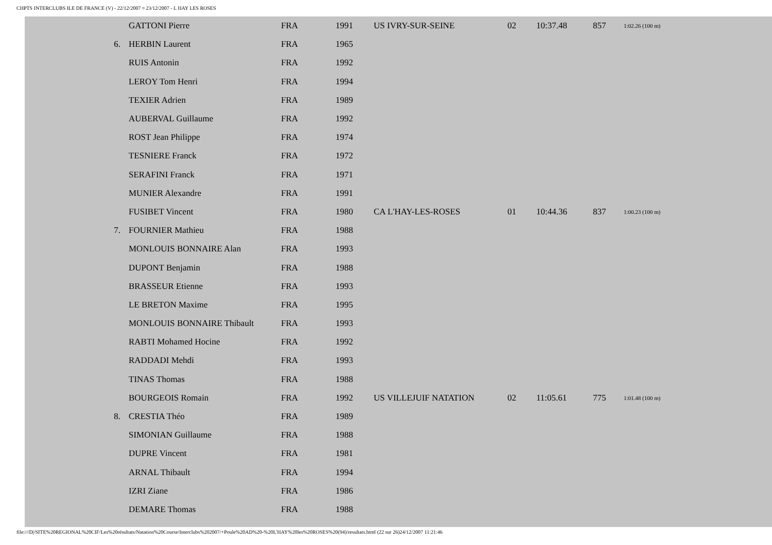CHPTS INTERCLUBS ILE DE FRANCE (V) - 22/12/2007 ¤ 23/12/2007 - L HAY LES ROSES
| | GATTONI Pierre | FRA | 1991 | US IVRY-SUR-SEINE | 02 | 10:37.48 | 857 | 1:02.26 (100 m) |
| 6. | HERBIN Laurent | FRA | 1965 | | | | | |
| | RUIS Antonin | FRA | 1992 | | | | | |
| | LEROY Tom Henri | FRA | 1994 | | | | | |
| | TEXIER Adrien | FRA | 1989 | | | | | |
| | AUBERVAL Guillaume | FRA | 1992 | | | | | |
| | ROST Jean Philippe | FRA | 1974 | | | | | |
| | TESNIERE Franck | FRA | 1972 | | | | | |
| | SERAFINI Franck | FRA | 1971 | | | | | |
| | MUNIER Alexandre | FRA | 1991 | | | | | |
| | FUSIBET Vincent | FRA | 1980 | CA L'HAY-LES-ROSES | 01 | 10:44.36 | 837 | 1:00.23 (100 m) |
| 7. | FOURNIER Mathieu | FRA | 1988 | | | | | |
| | MONLOUIS BONNAIRE Alan | FRA | 1993 | | | | | |
| | DUPONT Benjamin | FRA | 1988 | | | | | |
| | BRASSEUR Etienne | FRA | 1993 | | | | | |
| | LE BRETON Maxime | FRA | 1995 | | | | | |
| | MONLOUIS BONNAIRE Thibault | FRA | 1993 | | | | | |
| | RABTI Mohamed Hocine | FRA | 1992 | | | | | |
| | RADDADI Mehdi | FRA | 1993 | | | | | |
| | TINAS Thomas | FRA | 1988 | | | | | |
| | BOURGEOIS Romain | FRA | 1992 | US VILLEJUIF NATATION | 02 | 11:05.61 | 775 | 1:01.48 (100 m) |
| 8. | CRESTIA Théo | FRA | 1989 | | | | | |
| | SIMONIAN Guillaume | FRA | 1988 | | | | | |
| | DUPRE Vincent | FRA | 1981 | | | | | |
| | ARNAL Thibault | FRA | 1994 | | | | | |
| | IZRI Ziane | FRA | 1986 | | | | | |
| | DEMARE Thomas | FRA | 1988 | | | | | |
file:///D|/SITE%20REGIONAL%20CIF/Les%20résultats/Natation%20Course/Interclubs%202007/+Poule%20AD%20-%20L'HAY%20les%20ROSES%20(94)/resultats.html (22 sur 26)24/12/2007 11:21:46